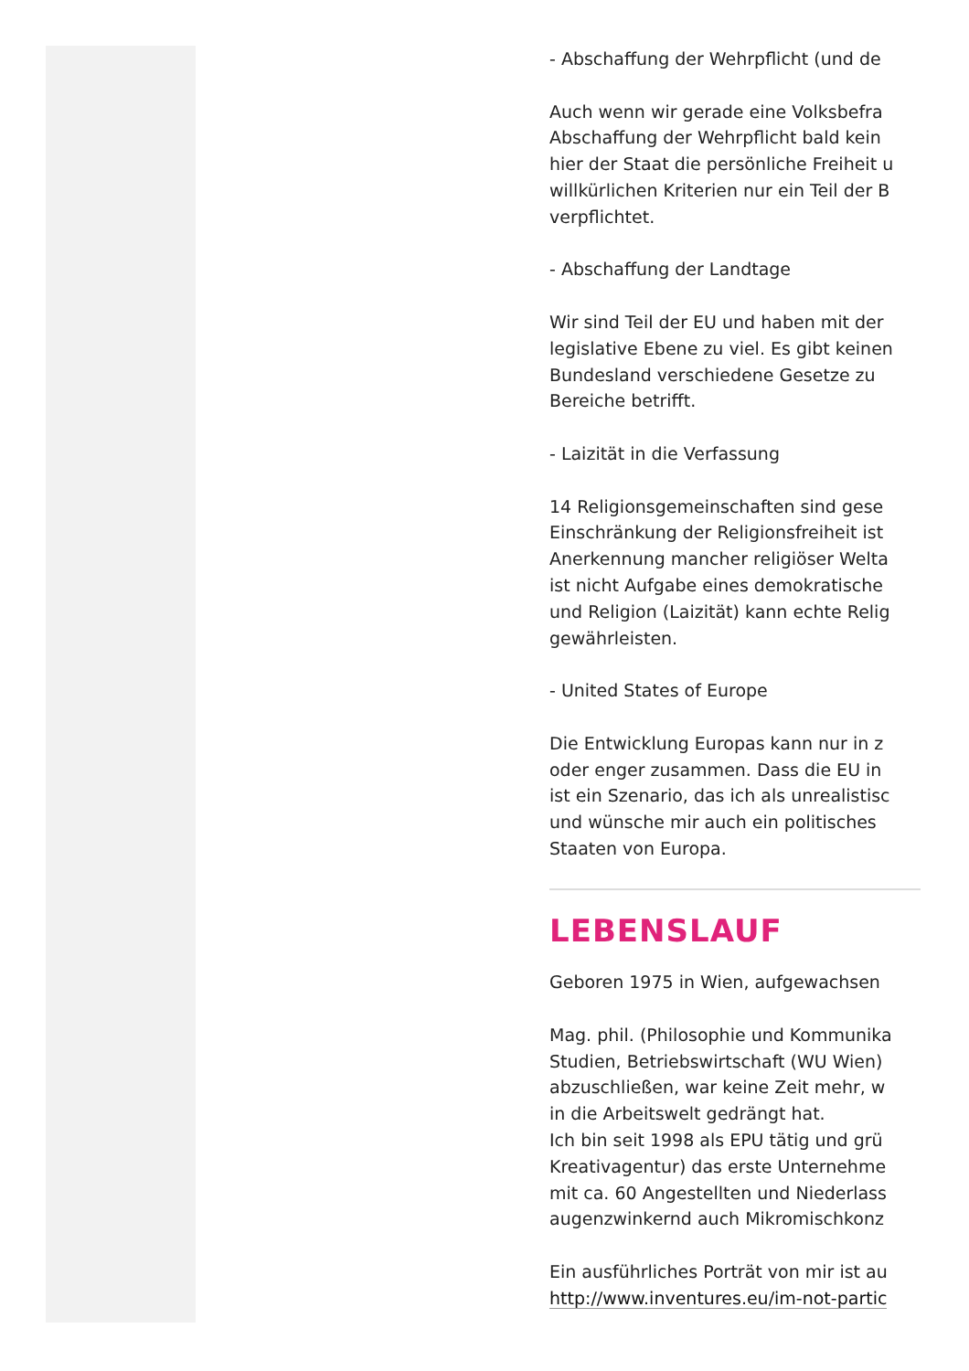- Abschaffung der Wehrpflicht (und de
Auch wenn wir gerade eine Volksbefra
Abschaffung der Wehrpflicht bald kein
hier der Staat die persönliche Freiheit u
willkürlichen Kriterien nur ein Teil der B
verpflichtet.
- Abschaffung der Landtage
Wir sind Teil der EU und haben mit der
legislative Ebene zu viel. Es gibt keinen
Bundesland verschiedene Gesetze zu
Bereiche betrifft.
- Laizität in die Verfassung
14 Religionsgemeinschaften sind gese
Einschränkung der Religionsfreiheit ist
Anerkennung mancher religiöser Welta
ist nicht Aufgabe eines demokratische
und Religion (Laizität) kann echte Relig
gewährleisten.
- United States of Europe
Die Entwicklung Europas kann nur in z
oder enger zusammen. Dass die EU in
ist ein Szenario, das ich als unrealistisc
und wünsche mir auch ein politisches
Staaten von Europa.
LEBENSLAUF
Geboren 1975 in Wien, aufgewachsen
Mag. phil. (Philosophie und Kommunika
Studien, Betriebswirtschaft (WU Wien)
abzuschließen, war keine Zeit mehr, w
in die Arbeitswelt gedrängt hat.
Ich bin seit 1998 als EPU tätig und grü
Kreativagentur) das erste Unternehme
mit ca. 60 Angestellten und Niederlass
augenzwinkernd auch Mikromischkonz
Ein ausführliches Porträt von mir ist au
http://www.inventures.eu/im-not-partic